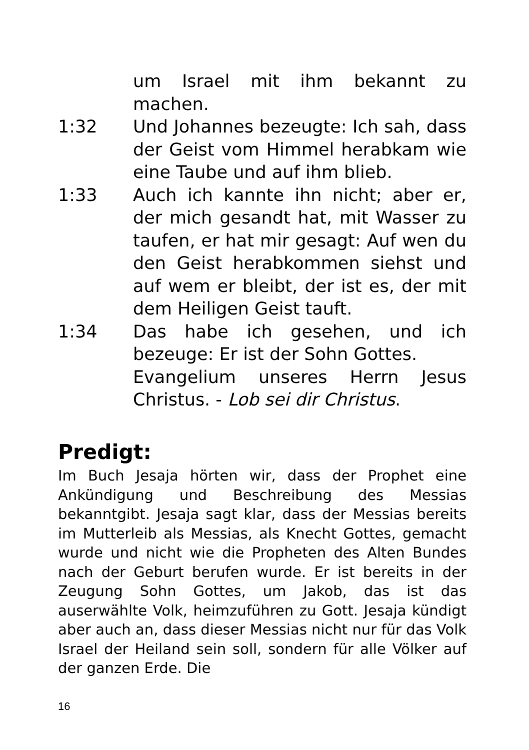um Israel mit ihm bekannt zu machen.
1:32 Und Johannes bezeugte: Ich sah, dass der Geist vom Himmel herabkam wie eine Taube und auf ihm blieb.
1:33 Auch ich kannte ihn nicht; aber er, der mich gesandt hat, mit Wasser zu taufen, er hat mir gesagt: Auf wen du den Geist herabkommen siehst und auf wem er bleibt, der ist es, der mit dem Heiligen Geist tauft.
1:34 Das habe ich gesehen, und ich bezeuge: Er ist der Sohn Gottes.
Evangelium unseres Herrn Jesus Christus. - Lob sei dir Christus.
Predigt:
Im Buch Jesaja hörten wir, dass der Prophet eine Ankündigung und Beschreibung des Messias bekanntgibt. Jesaja sagt klar, dass der Messias bereits im Mutterleib als Messias, als Knecht Gottes, gemacht wurde und nicht wie die Propheten des Alten Bundes nach der Geburt berufen wurde. Er ist bereits in der Zeugung Sohn Gottes, um Jakob, das ist das auserwählte Volk, heimzuführen zu Gott. Jesaja kündigt aber auch an, dass dieser Messias nicht nur für das Volk Israel der Heiland sein soll, sondern für alle Völker auf der ganzen Erde. Die
16